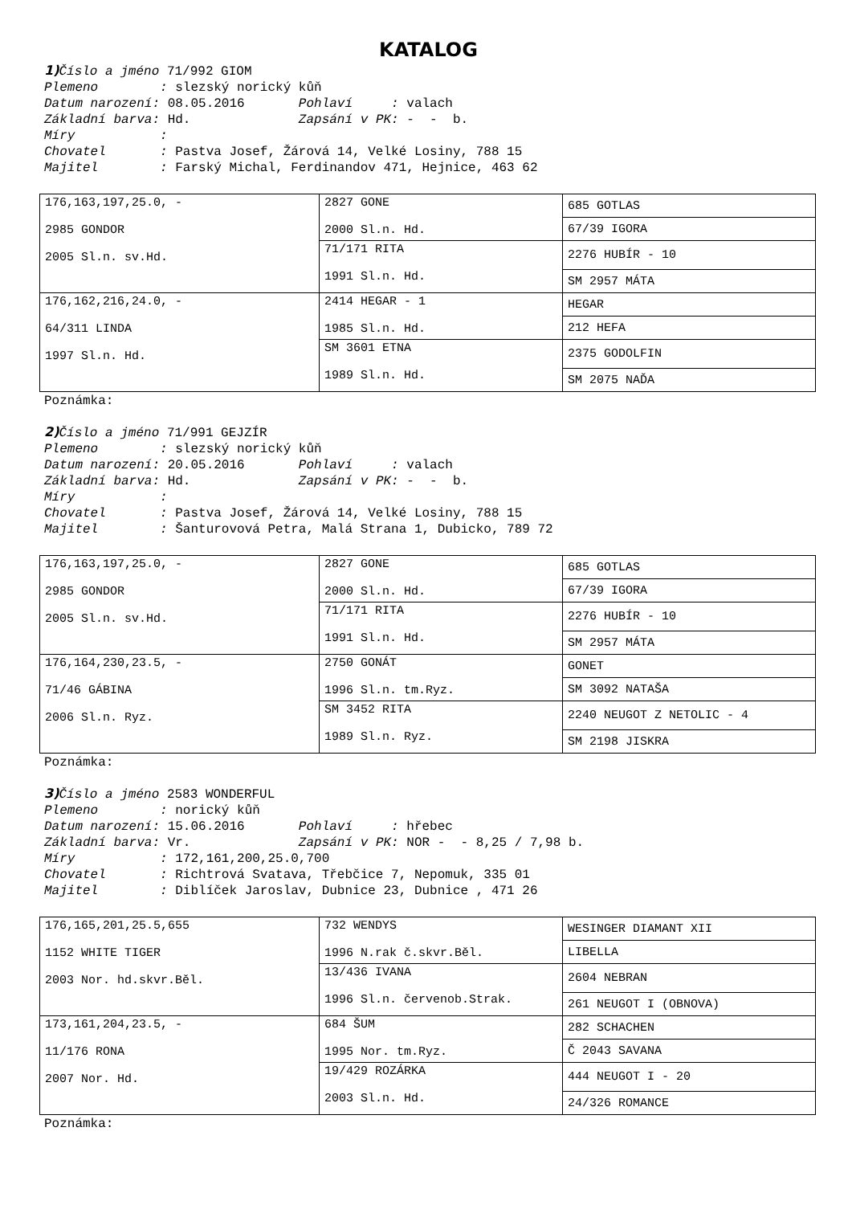KATALOG
1) Číslo a jméno 71/992 GIOM Plemeno : slezský norický kůň Datum narození: 08.05.2016 Pohlaví : valach Základní barva: Hd. Zapsání v PK: - - b. Míry : Chovatel : Pastva Josef, Žárová 14, Velké Losiny, 788 15 Majitel : Farský Michal, Ferdinandov 471, Hejnice, 463 62
| 176,163,197,25.0, - 2985 GONDOR 2005 Sl.n. sv.Hd. | 2827 GONE 2000 Sl.n. Hd. | 685 GOTLAS |
| | | 67/39 IGORA |
| | 71/171 RITA 1991 Sl.n. Hd. | 2276 HUBÍR - 10 |
| | | SM 2957 MÁTA |
| 176,162,216,24.0, - 64/311 LINDA 1997 Sl.n. Hd. | 2414 HEGAR - 1 1985 Sl.n. Hd. | HEGAR |
| | | 212 HEFA |
| | SM 3601 ETNA 1989 Sl.n. Hd. | 2375 GODOLFIN |
| | | SM 2075 NAĎA |
Poznámka:
2) Číslo a jméno 71/991 GEJZÍR Plemeno : slezský norický kůň Datum narození: 20.05.2016 Pohlaví : valach Základní barva: Hd. Zapsání v PK: - - b. Míry : Chovatel : Pastva Josef, Žárová 14, Velké Losiny, 788 15 Majitel : Šanturovová Petra, Malá Strana 1, Dubicko, 789 72
| 176,163,197,25.0, - 2985 GONDOR 2005 Sl.n. sv.Hd. | 2827 GONE 2000 Sl.n. Hd. | 685 GOTLAS |
| | | 67/39 IGORA |
| | 71/171 RITA 1991 Sl.n. Hd. | 2276 HUBÍR - 10 |
| | | SM 2957 MÁTA |
| 176,164,230,23.5, - 71/46 GÁBINA 2006 Sl.n. Ryz. | 2750 GONÁT 1996 Sl.n. tm.Ryz. | GONET |
| | | SM 3092 NATAŠA |
| | SM 3452 RITA 1989 Sl.n. Ryz. | 2240 NEUGOT Z NETOLIC - 4 |
| | | SM 2198 JISKRA |
Poznámka:
3) Číslo a jméno 2583 WONDERFUL Plemeno : norický kůň Datum narození: 15.06.2016 Pohlaví : hřebec Základní barva: Vr. Zapsání v PK: NOR - - 8,25 / 7,98 b. Míry : 172,161,200,25.0,700 Chovatel : Richtrová Svatava, Třebčice 7, Nepomuk, 335 01 Majitel : Diblíček Jaroslav, Dubnice 23, Dubnice , 471 26
| 176,165,201,25.5,655 1152 WHITE TIGER 2003 Nor. hd.skvr.Běl. | 732 WENDYS 1996 N.rak č.skvr.Běl. | WESINGER DIAMANT XII |
| | | LIBELLA |
| | 13/436 IVANA 1996 Sl.n. červenob.Strak. | 2604 NEBRAN |
| | | 261 NEUGOT I (OBNOVA) |
| 173,161,204,23.5, - 11/176 RONA 2007 Nor. Hd. | 684 ŠUM 1995 Nor. tm.Ryz. | 282 SCHACHEN |
| | | Č 2043 SAVANA |
| | 19/429 ROZÁRKA 2003 Sl.n. Hd. | 444 NEUGOT I - 20 |
| | | 24/326 ROMANCE |
Poznámka: